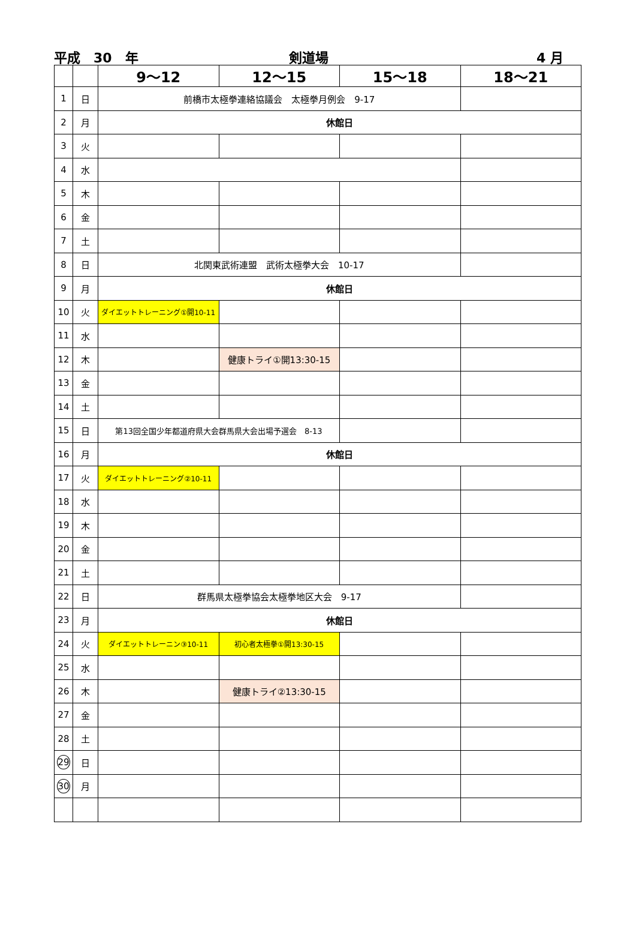平成　30　年 剣道場 4 月
| | | 9～12 | 12～15 | 15～18 | 18～21 |
| --- | --- | --- | --- | --- | --- |
| 1 | 日 | 前橋市太極拳連絡協議会 太極拳月例会 9-17 | | | |
| 2 | 月 | 休館日 | | | |
| 3 | 火 | | | | |
| 4 | 水 | | | | |
| 5 | 木 | | | | |
| 6 | 金 | | | | |
| 7 | 土 | | | | |
| 8 | 日 | 北関東武術連盟 武術太極拳大会 10-17 | | | |
| 9 | 月 | 休館日 | | | |
| 10 | 火 | ダイエットトレーニング①開10-11 | | | |
| 11 | 水 | | | | |
| 12 | 木 | | 健康トライ①開13:30-15 | | |
| 13 | 金 | | | | |
| 14 | 土 | | | | |
| 15 | 日 | 第13回全国少年都道府県大会群馬県大会出場予選会 8-13 | | | |
| 16 | 月 | 休館日 | | | |
| 17 | 火 | ダイエットトレーニング②10-11 | | | |
| 18 | 水 | | | | |
| 19 | 木 | | | | |
| 20 | 金 | | | | |
| 21 | 土 | | | | |
| 22 | 日 | 群馬県太極拳協会太極拳地区大会 9-17 | | | |
| 23 | 月 | 休館日 | | | |
| 24 | 火 | ダイエットトレーニン③10-11 | 初心者太極拳①開13:30-15 | | |
| 25 | 水 | | | | |
| 26 | 木 | | 健康トライ②13:30-15 | | |
| 27 | 金 | | | | |
| 28 | 土 | | | | |
| 29 | 日 | | | | |
| 30 | 月 | | | | |